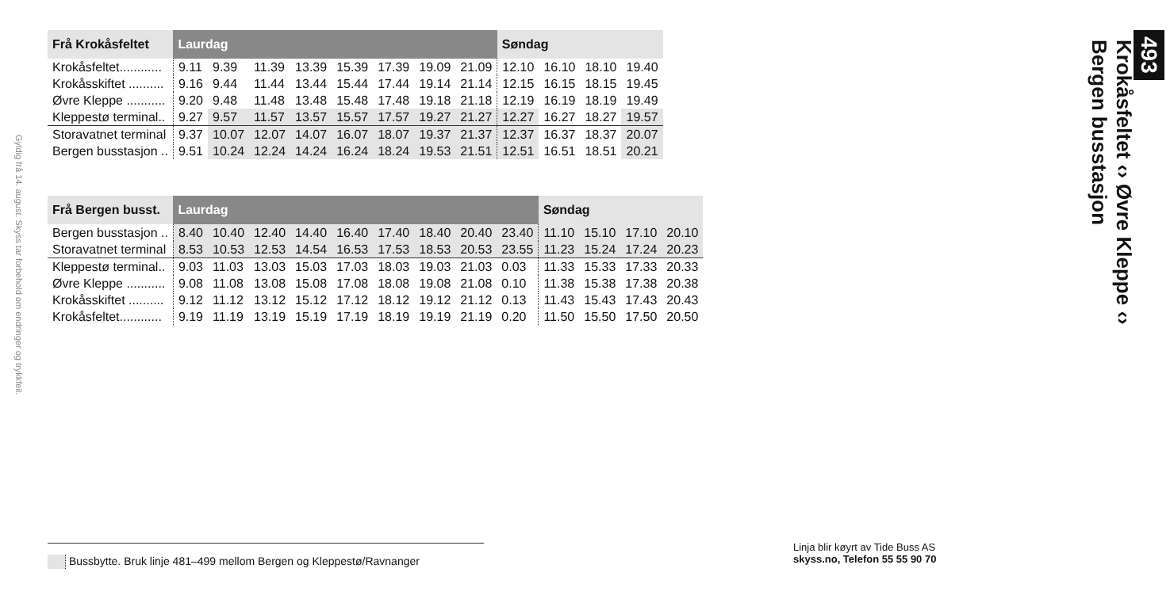Gyldig frå 14. august. Skyss tar forbehold om endringer og trykkfeil.
| Frå Krokåsfeltet | Laurdag | | | | | | | | Søndag | | | |
| --- | --- | --- | --- | --- | --- | --- | --- | --- | --- | --- | --- | --- |
| Krokåsfeltet............ | 9.11 | 9.39 | 11.39 | 13.39 | 15.39 | 17.39 | 19.09 | 21.09 | 12.10 | 16.10 | 18.10 | 19.40 |
| Krokåsskiftet .......... | 9.16 | 9.44 | 11.44 | 13.44 | 15.44 | 17.44 | 19.14 | 21.14 | 12.15 | 16.15 | 18.15 | 19.45 |
| Øvre Kleppe ........... | 9.20 | 9.48 | 11.48 | 13.48 | 15.48 | 17.48 | 19.18 | 21.18 | 12.19 | 16.19 | 18.19 | 19.49 |
| Kleppestø terminal.. | 9.27 | 9.57 | 11.57 | 13.57 | 15.57 | 17.57 | 19.27 | 21.27 | 12.27 | 16.27 | 18.27 | 19.57 |
| Storavatnet terminal | 9.37 | 10.07 | 12.07 | 14.07 | 16.07 | 18.07 | 19.37 | 21.37 | 12.37 | 16.37 | 18.37 | 20.07 |
| Bergen busstasjon .. | 9.51 | 10.24 | 12.24 | 14.24 | 16.24 | 18.24 | 19.53 | 21.51 | 12.51 | 16.51 | 18.51 | 20.21 |
| Frå Bergen busst. | Laurdag | | | | | | | | | Søndag | | | |
| --- | --- | --- | --- | --- | --- | --- | --- | --- | --- | --- | --- | --- | --- |
| Bergen busstasjon .. | 8.40 | 10.40 | 12.40 | 14.40 | 16.40 | 17.40 | 18.40 | 20.40 | 23.40 | 11.10 | 15.10 | 17.10 | 20.10 |
| Storavatnet terminal | 8.53 | 10.53 | 12.53 | 14.54 | 16.53 | 17.53 | 18.53 | 20.53 | 23.55 | 11.23 | 15.24 | 17.24 | 20.23 |
| Kleppestø terminal.. | 9.03 | 11.03 | 13.03 | 15.03 | 17.03 | 18.03 | 19.03 | 21.03 | 0.03 | 11.33 | 15.33 | 17.33 | 20.33 |
| Øvre Kleppe ........... | 9.08 | 11.08 | 13.08 | 15.08 | 17.08 | 18.08 | 19.08 | 21.08 | 0.10 | 11.38 | 15.38 | 17.38 | 20.38 |
| Krokåsskiftet .......... | 9.12 | 11.12 | 13.12 | 15.12 | 17.12 | 18.12 | 19.12 | 21.12 | 0.13 | 11.43 | 15.43 | 17.43 | 20.43 |
| Krokåsfeltet............ | 9.19 | 11.19 | 13.19 | 15.19 | 17.19 | 18.19 | 19.19 | 21.19 | 0.20 | 11.50 | 15.50 | 17.50 | 20.50 |
493
Krokåsfeltet ‹› Øvre Kleppe ‹›
Bergen busstasjon
Bussbytte. Bruk linje 481–499 mellom Bergen og Kleppestø/Ravnanger
Linja blir køyrt av Tide Buss AS
skyss.no, Telefon 55 55 90 70